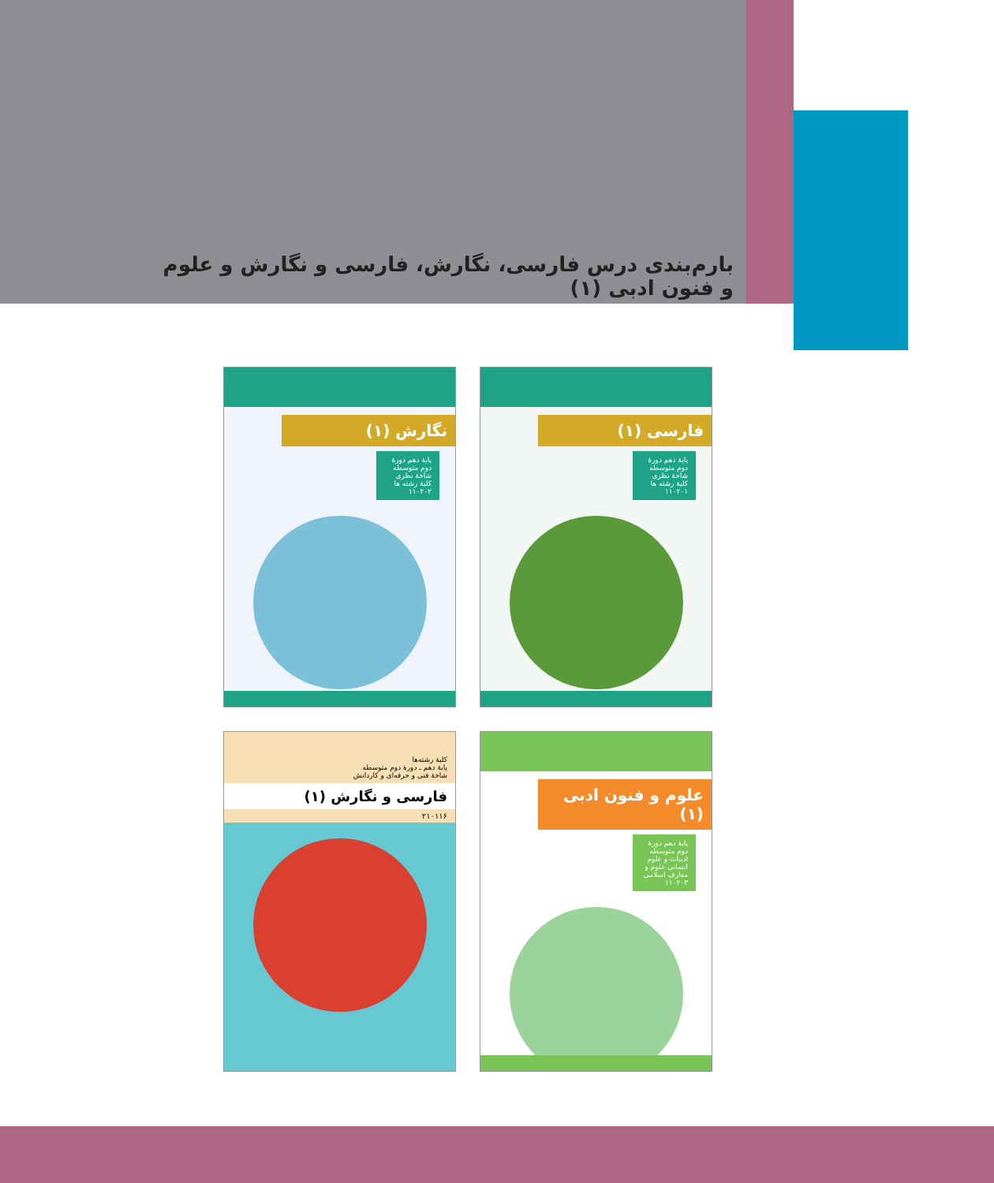بارم‌بندی درس فارسی، نگارش، فارسی و نگارش و علوم و فنون ادبی (۱)
فارسی (۱)
پایهٔ دهم دورهٔ دوم متوسطه شاخهٔ نظری کلیهٔ رشته ها ۱۱۰۲۰۱
نگارش (۱)
پایهٔ دهم دورهٔ دوم متوسطه شاخهٔ نظری کلیهٔ رشته ها ۱۱۰۲۰۲
علوم و فنون ادبی (۱)
پایهٔ دهم دورهٔ دوم متوسطه ادبیات و علوم انسانی علوم و معارف اسلامی ۱۱۰۲۰۳
کلیهٔ رشته‌ها
پایهٔ دهم ـ دورهٔ دوم متوسطه
شاخهٔ فنی و حرفه‌ای و کاردانش
فارسی و نگارش (۱)
۲۱۰۱۱۶